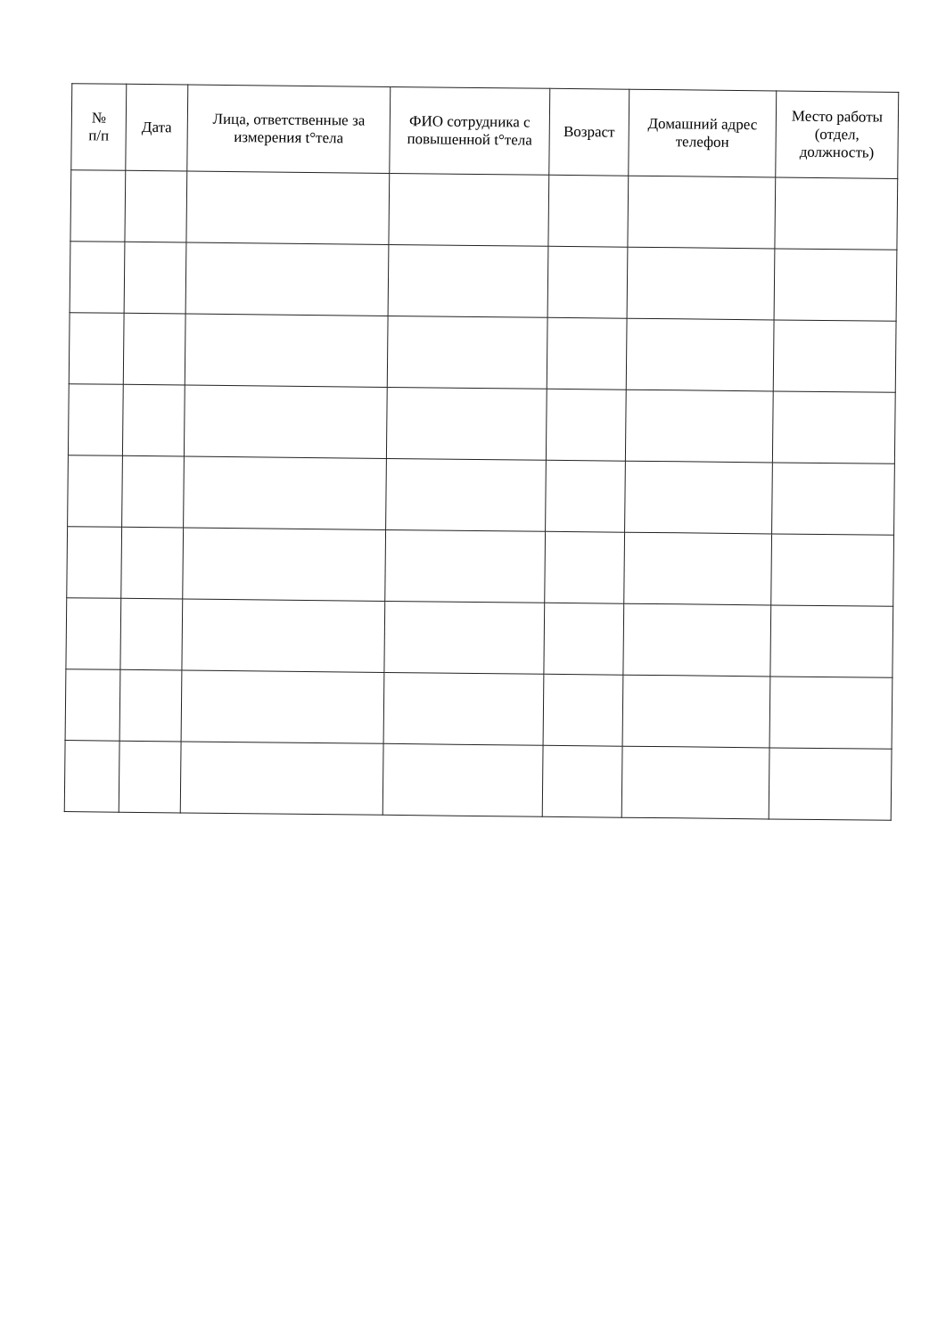| № п/п | Дата | Лица, ответственные за измерения t°тела | ФИО сотрудника с повышенной t°тела | Возраст | Домашний адрес телефон | Место работы (отдел, должность) |
| --- | --- | --- | --- | --- | --- | --- |